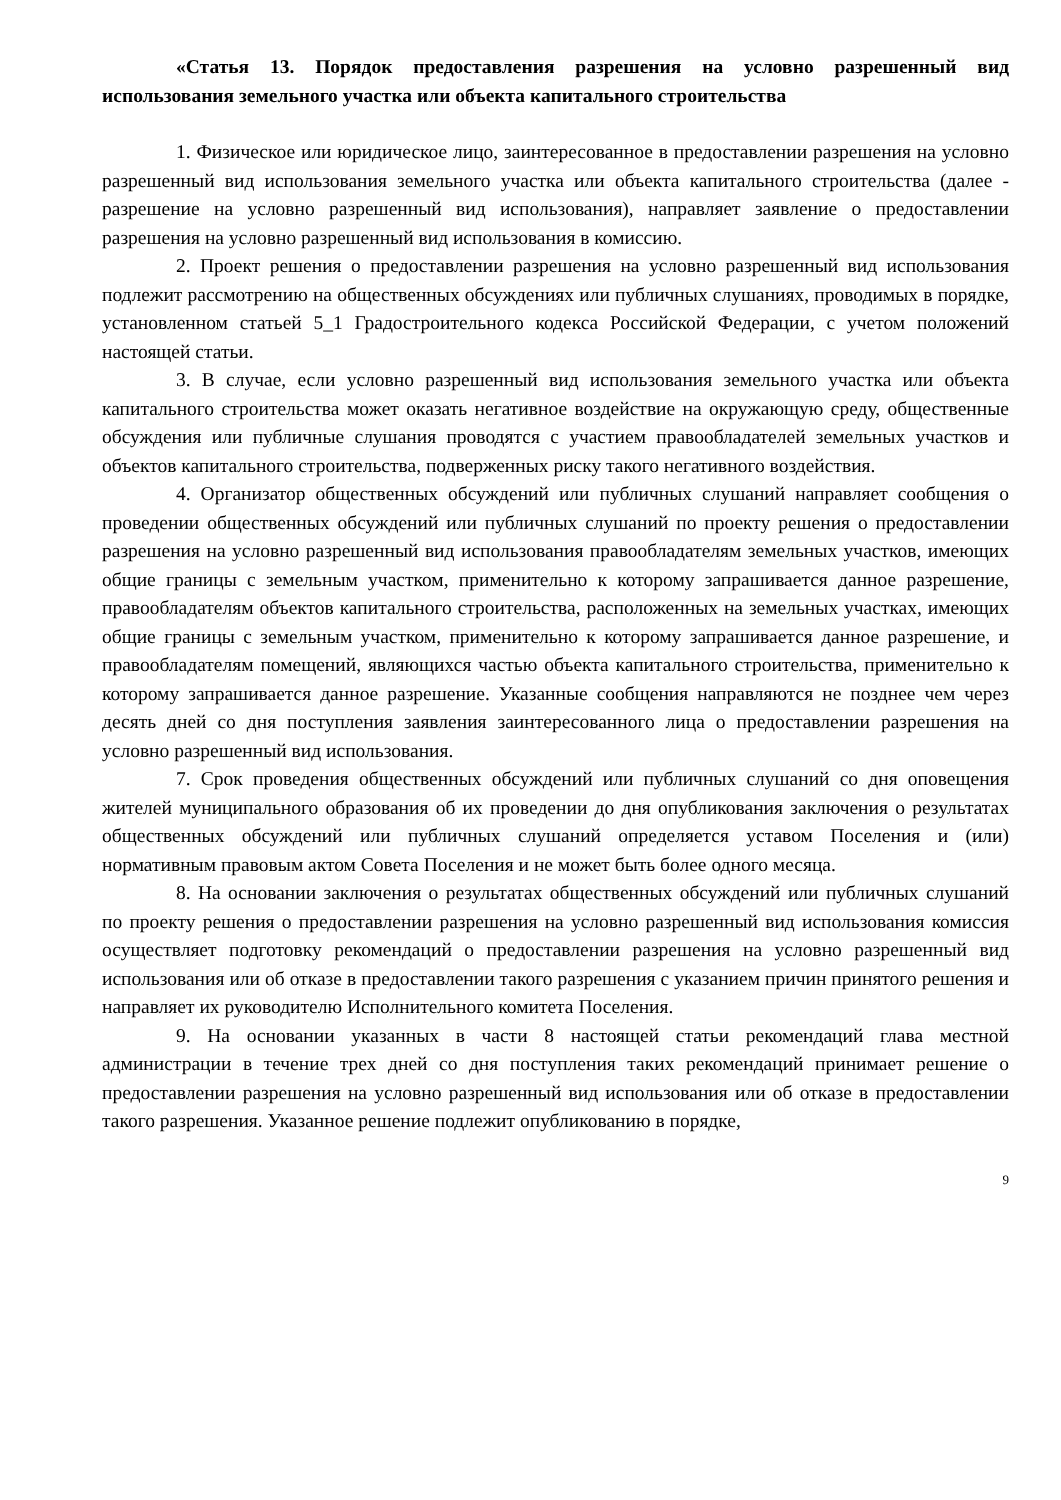«Статья 13. Порядок предоставления разрешения на условно разрешенный вид использования земельного участка или объекта капитального строительства
1. Физическое или юридическое лицо, заинтересованное в предоставлении разрешения на условно разрешенный вид использования земельного участка или объекта капитального строительства (далее - разрешение на условно разрешенный вид использования), направляет заявление о предоставлении разрешения на условно разрешенный вид использования в комиссию.
2. Проект решения о предоставлении разрешения на условно разрешенный вид использования подлежит рассмотрению на общественных обсуждениях или публичных слушаниях, проводимых в порядке, установленном статьей 5_1 Градостроительного кодекса Российской Федерации, с учетом положений настоящей статьи.
3. В случае, если условно разрешенный вид использования земельного участка или объекта капитального строительства может оказать негативное воздействие на окружающую среду, общественные обсуждения или публичные слушания проводятся с участием правообладателей земельных участков и объектов капитального строительства, подверженных риску такого негативного воздействия.
4. Организатор общественных обсуждений или публичных слушаний направляет сообщения о проведении общественных обсуждений или публичных слушаний по проекту решения о предоставлении разрешения на условно разрешенный вид использования правообладателям земельных участков, имеющих общие границы с земельным участком, применительно к которому запрашивается данное разрешение, правообладателям объектов капитального строительства, расположенных на земельных участках, имеющих общие границы с земельным участком, применительно к которому запрашивается данное разрешение, и правообладателям помещений, являющихся частью объекта капитального строительства, применительно к которому запрашивается данное разрешение. Указанные сообщения направляются не позднее чем через десять дней со дня поступления заявления заинтересованного лица о предоставлении разрешения на условно разрешенный вид использования.
7. Срок проведения общественных обсуждений или публичных слушаний со дня оповещения жителей муниципального образования об их проведении до дня опубликования заключения о результатах общественных обсуждений или публичных слушаний определяется уставом Поселения и (или) нормативным правовым актом Совета Поселения и не может быть более одного месяца.
8. На основании заключения о результатах общественных обсуждений или публичных слушаний по проекту решения о предоставлении разрешения на условно разрешенный вид использования комиссия осуществляет подготовку рекомендаций о предоставлении разрешения на условно разрешенный вид использования или об отказе в предоставлении такого разрешения с указанием причин принятого решения и направляет их руководителю Исполнительного комитета Поселения.
9. На основании указанных в части 8 настоящей статьи рекомендаций глава местной администрации в течение трех дней со дня поступления таких рекомендаций принимает решение о предоставлении разрешения на условно разрешенный вид использования или об отказе в предоставлении такого разрешения. Указанное решение подлежит опубликованию в порядке,
9